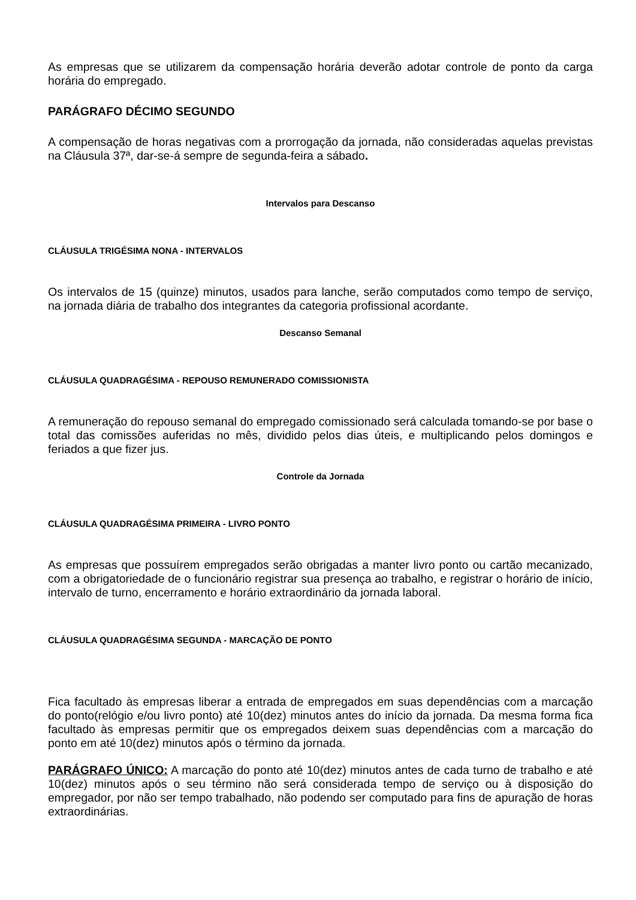As empresas que se utilizarem da compensação horária deverão adotar controle de ponto da carga horária do empregado.
PARÁGRAFO DÉCIMO SEGUNDO
A compensação de horas negativas com a prorrogação da jornada, não consideradas aquelas previstas na Cláusula 37ª, dar-se-á sempre de segunda-feira a sábado.
Intervalos para Descanso
CLÁUSULA TRIGÉSIMA NONA - INTERVALOS
Os intervalos de 15 (quinze) minutos, usados para lanche, serão computados como tempo de serviço, na jornada diária de trabalho dos integrantes da categoria profissional acordante.
Descanso Semanal
CLÁUSULA QUADRAGÉSIMA - REPOUSO REMUNERADO COMISSIONISTA
A remuneração do repouso semanal do empregado comissionado será calculada tomando-se por base o total das comissões auferidas no mês, dividido pelos dias úteis, e multiplicando pelos domingos e feriados a que fizer jus.
Controle da Jornada
CLÁUSULA QUADRAGÉSIMA PRIMEIRA - LIVRO PONTO
As empresas que possuírem empregados serão obrigadas a manter livro ponto ou cartão mecanizado, com a obrigatoriedade de o funcionário registrar sua presença ao trabalho, e registrar o horário de início, intervalo de turno, encerramento e horário extraordinário da jornada laboral.
CLÁUSULA QUADRAGÉSIMA SEGUNDA - MARCAÇÃO DE PONTO
Fica facultado às empresas liberar a entrada de empregados em suas dependências com a marcação do ponto(relógio e/ou livro ponto) até 10(dez) minutos antes do início da jornada. Da mesma forma fica facultado às empresas permitir que os empregados deixem suas dependências com a marcação do ponto em até 10(dez) minutos após o término da jornada.
PARÁGRAFO ÚNICO: A marcação do ponto até 10(dez) minutos antes de cada turno de trabalho e até 10(dez) minutos após o seu término não será considerada tempo de serviço ou à disposição do empregador, por não ser tempo trabalhado, não podendo ser computado para fins de apuração de horas extraordinárias.